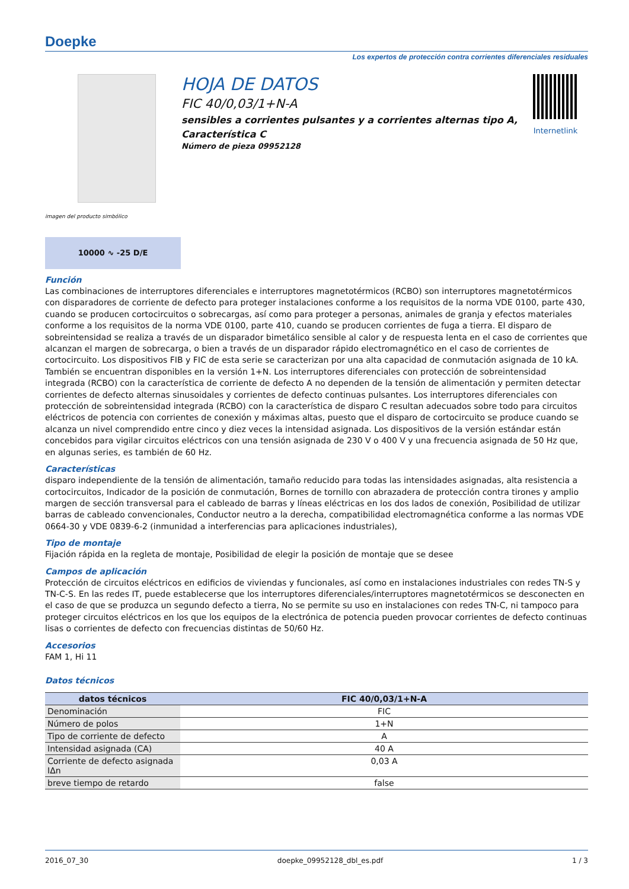Doepke
Los expertos de protección contra corrientes diferenciales residuales
imagen del producto simbólico
HOJA DE DATOS
FIC 40/0,03/1+N-A
sensibles a corrientes pulsantes y a corrientes alternas tipo A, Característica C
Número de pieza 09952128
Internetlink
10000 ∿ -25 D/E
Función
Las combinaciones de interruptores diferenciales e interruptores magnetotérmicos (RCBO) son interruptores magnetotérmicos con disparadores de corriente de defecto para proteger instalaciones conforme a los requisitos de la norma VDE 0100, parte 430, cuando se producen cortocircuitos o sobrecargas, así como para proteger a personas, animales de granja y efectos materiales conforme a los requisitos de la norma VDE 0100, parte 410, cuando se producen corrientes de fuga a tierra. El disparo de sobreintensidad se realiza a través de un disparador bimetálico sensible al calor y de respuesta lenta en el caso de corrientes que alcanzan el margen de sobrecarga, o bien a través de un disparador rápido electromagnético en el caso de corrientes de cortocircuito. Los dispositivos FIB y FIC de esta serie se caracterizan por una alta capacidad de conmutación asignada de 10 kA. También se encuentran disponibles en la versión 1+N. Los interruptores diferenciales con protección de sobreintensidad integrada (RCBO) con la característica de corriente de defecto A no dependen de la tensión de alimentación y permiten detectar corrientes de defecto alternas sinusoidales y corrientes de defecto continuas pulsantes. Los interruptores diferenciales con protección de sobreintensidad integrada (RCBO) con la característica de disparo C resultan adecuados sobre todo para circuitos eléctricos de potencia con corrientes de conexión y máximas altas, puesto que el disparo de cortocircuito se produce cuando se alcanza un nivel comprendido entre cinco y diez veces la intensidad asignada. Los dispositivos de la versión estándar están concebidos para vigilar circuitos eléctricos con una tensión asignada de 230 V o 400 V y una frecuencia asignada de 50 Hz que, en algunas series, es también de 60 Hz.
Características
disparo independiente de la tensión de alimentación, tamaño reducido para todas las intensidades asignadas, alta resistencia a cortocircuitos, Indicador de la posición de conmutación, Bornes de tornillo con abrazadera de protección contra tirones y amplio margen de sección transversal para el cableado de barras y líneas eléctricas en los dos lados de conexión, Posibilidad de utilizar barras de cableado convencionales, Conductor neutro a la derecha, compatibilidad electromagnética conforme a las normas VDE 0664-30 y VDE 0839-6-2 (inmunidad a interferencias para aplicaciones industriales),
Tipo de montaje
Fijación rápida en la regleta de montaje, Posibilidad de elegir la posición de montaje que se desee
Campos de aplicación
Protección de circuitos eléctricos en edificios de viviendas y funcionales, así como en instalaciones industriales con redes TN-S y TN-C-S. En las redes IT, puede establecerse que los interruptores diferenciales/interruptores magnetotérmicos se desconecten en el caso de que se produzca un segundo defecto a tierra, No se permite su uso en instalaciones con redes TN-C, ni tampoco para proteger circuitos eléctricos en los que los equipos de la electrónica de potencia pueden provocar corrientes de defecto continuas lisas o corrientes de defecto con frecuencias distintas de 50/60 Hz.
Accesorios
FAM 1, Hi 11
Datos técnicos
| datos técnicos | FIC 40/0,03/1+N-A |
| --- | --- |
| Denominación | FIC |
| Número de polos | 1+N |
| Tipo de corriente de defecto | A |
| Intensidad asignada (CA) | 40 A |
| Corriente de defecto asignada IΔn | 0,03 A |
| breve tiempo de retardo | false |
2016_07_30 doepke_09952128_dbl_es.pdf 1 / 3